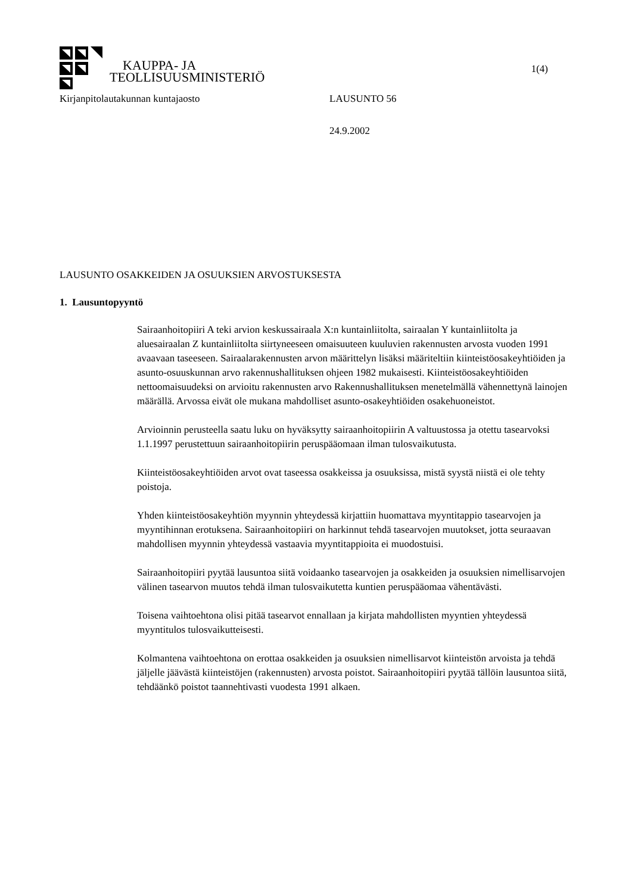KAUPPA- JA
TEOLLISUUSMINISTERIÖ
1(4)
Kirjanpitolautakunnan kuntajaosto LAUSUNTO 56
24.9.2002
LAUSUNTO OSAKKEIDEN JA OSUUKSIEN ARVOSTUKSESTA
1. Lausuntopyyntö
Sairaanhoitopiiri A teki arvion keskussairaala X:n kuntainliitolta, sairaalan Y kuntainliitolta ja aluesairaalan Z kuntainliitolta siirtyneeseen omaisuuteen kuuluvien rakennusten arvosta vuoden 1991 avaavaan taseeseen. Sairaalarakennusten arvon määrittelyn lisäksi määriteltiin kiinteistöosakeyhtiöiden ja asunto-osuuskunnan arvo rakennushallituksen ohjeen 1982 mukaisesti. Kiinteistöosakeyhtiöiden nettoomaisuudeksi on arvioitu rakennusten arvo Rakennushallituksen menetelmällä vähennettynä lainojen määrällä. Arvossa eivät ole mukana mahdolliset asunto-osakeyhtiöiden osakehuoneistot.
Arvioinnin perusteella saatu luku on hyväksytty sairaanhoitopiirin A valtuustossa ja otettu tasearvoksi 1.1.1997 perustettuun sairaanhoitopiirin peruspääomaan ilman tulosvaikutusta.
Kiinteistöosakeyhtiöiden arvot ovat taseessa osakkeissa ja osuuksissa, mistä syystä niistä ei ole tehty poistoja.
Yhden kiinteistöosakeyhtiön myynnin yhteydessä kirjattiin huomattava myyntitappio tasearvojen ja myyntihinnan erotuksena. Sairaanhoitopiiri on harkinnut tehdä tasearvojen muutokset, jotta seuraavan mahdollisen myynnin yhteydessä vastaavia myyntitappioita ei muodostuisi.
Sairaanhoitopiiri pyytää lausuntoa siitä voidaanko tasearvojen ja osakkeiden ja osuuksien nimellisarvojen välinen tasearvon muutos tehdä ilman tulosvaikutetta kuntien peruspääomaa vähentävästi.
Toisena vaihtoehtona olisi pitää tasearvot ennallaan ja kirjata mahdollisten myyntien yhteydessä myyntitulos tulosvaikutteisesti.
Kolmantena vaihtoehtona on erottaa osakkeiden ja osuuksien nimellisarvot kiinteistön arvoista ja tehdä jäljelle jäävästä kiinteistöjen (rakennusten) arvosta poistot. Sairaanhoitopiiri pyytää tällöin lausuntoa siitä, tehdäänkö poistot taannehtivasti vuodesta 1991 alkaen.